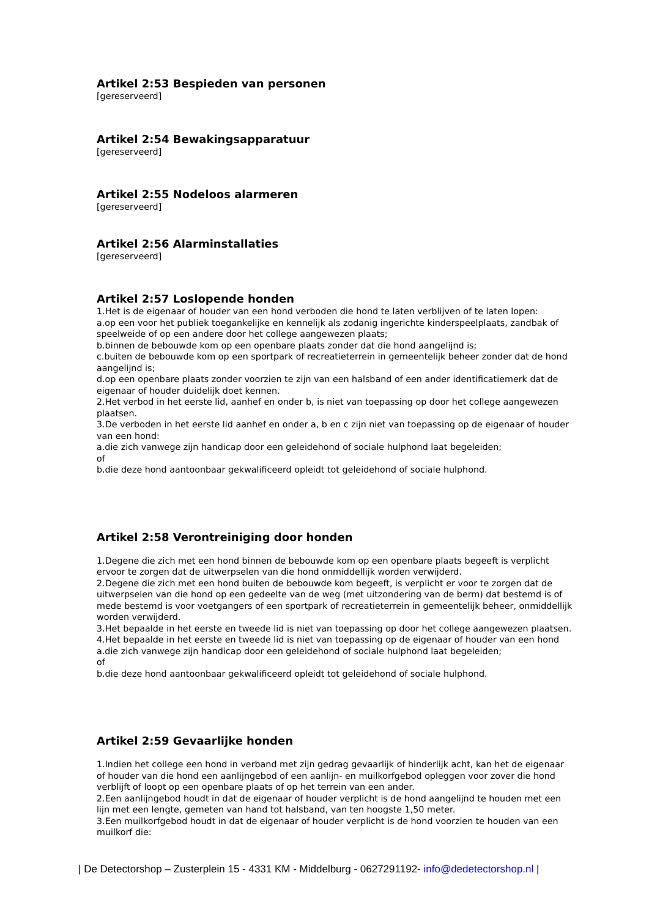Artikel 2:53 Bespieden van personen
[gereserveerd]
Artikel 2:54 Bewakingsapparatuur
[gereserveerd]
Artikel 2:55 Nodeloos alarmeren
[gereserveerd]
Artikel 2:56 Alarminstallaties
[gereserveerd]
Artikel 2:57 Loslopende honden
1.Het is de eigenaar of houder van een hond verboden die hond te laten verblijven of te laten lopen:
a.op een voor het publiek toegankelijke en kennelijk als zodanig ingerichte kinderspeelplaats, zandbak of speelweide of op een andere door het college aangewezen plaats;
b.binnen de bebouwde kom op een openbare plaats zonder dat die hond aangelijnd is;
c.buiten de bebouwde kom op een sportpark of recreatieterrein in gemeentelijk beheer zonder dat de hond aangelijnd is;
d.op een openbare plaats zonder voorzien te zijn van een halsband of een ander identificatiemerk dat de eigenaar of houder duidelijk doet kennen.
2.Het verbod in het eerste lid, aanhef en onder b, is niet van toepassing op door het college aangewezen plaatsen.
3.De verboden in het eerste lid aanhef en onder a, b en c zijn niet van toepassing op de eigenaar of houder van een hond:
a.die zich vanwege zijn handicap door een geleidehond of sociale hulphond laat begeleiden;
of
b.die deze hond aantoonbaar gekwalificeerd opleidt tot geleidehond of sociale hulphond.
Artikel 2:58 Verontreiniging door honden
1.Degene die zich met een hond binnen de bebouwde kom op een openbare plaats begeeft is verplicht ervoor te zorgen dat de uitwerpselen van die hond onmiddellijk worden verwijderd.
2.Degene die zich met een hond buiten de bebouwde kom begeeft, is verplicht er voor te zorgen dat de uitwerpselen van die hond op een gedeelte van de weg (met uitzondering van de berm) dat bestemd is of mede bestemd is voor voetgangers of een sportpark of recreatieterrein in gemeentelijk beheer, onmiddellijk worden verwijderd.
3.Het bepaalde in het eerste en tweede lid is niet van toepassing op door het college aangewezen plaatsen.
4.Het bepaalde in het eerste en tweede lid is niet van toepassing op de eigenaar of houder van een hond
a.die zich vanwege zijn handicap door een geleidehond of sociale hulphond laat begeleiden;
of
b.die deze hond aantoonbaar gekwalificeerd opleidt tot geleidehond of sociale hulphond.
Artikel 2:59 Gevaarlijke honden
1.Indien het college een hond in verband met zijn gedrag gevaarlijk of hinderlijk acht, kan het de eigenaar of houder van die hond een aanlijngebod of een aanlijn- en muilkorfgebod opleggen voor zover die hond verblijft of loopt op een openbare plaats of op het terrein van een ander.
2.Een aanlijngebod houdt in dat de eigenaar of houder verplicht is de hond aangelijnd te houden met een lijn met een lengte, gemeten van hand tot halsband, van ten hoogste 1,50 meter.
3.Een muilkorfgebod houdt in dat de eigenaar of houder verplicht is de hond voorzien te houden van een muilkorf die:
| De Detectorshop – Zusterplein 15 - 4331 KM - Middelburg - 0627291192- info@dedetectorshop.nl |